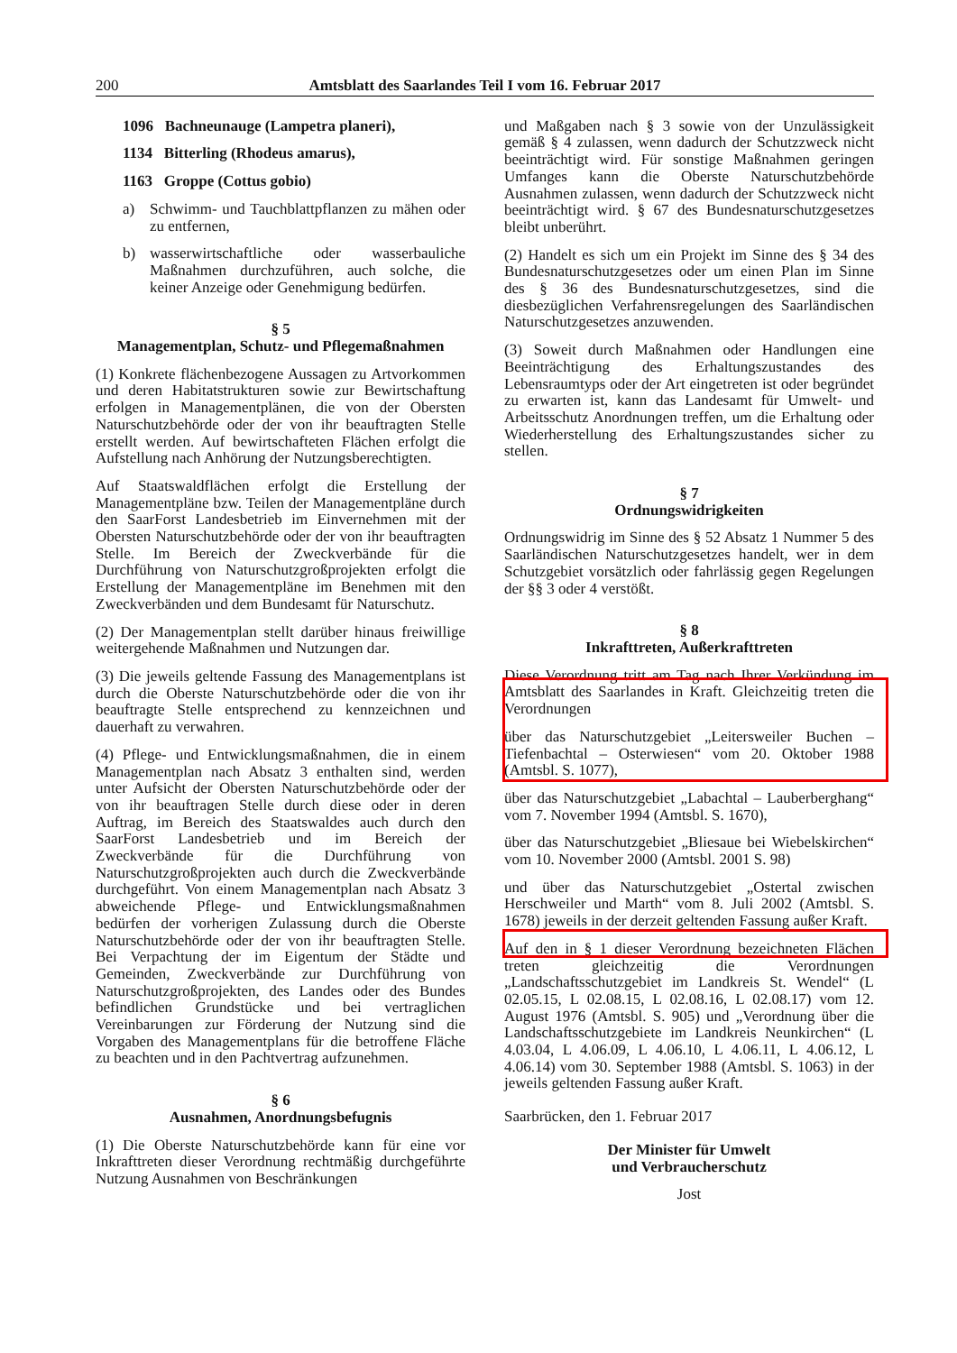200 Amtsblatt des Saarlandes Teil I vom 16. Februar 2017
1096 Bachneunauge (Lampetra planeri),
1134 Bitterling (Rhodeus amarus),
1163 Groppe (Cottus gobio)
a) Schwimm- und Tauchblattpflanzen zu mähen oder zu entfernen,
b) wasserwirtschaftliche oder wasserbauliche Maßnahmen durchzuführen, auch solche, die keiner Anzeige oder Genehmigung bedürfen.
§ 5
Managementplan, Schutz- und Pflegemaßnahmen
(1) Konkrete flächenbezogene Aussagen zu Artvorkommen und deren Habitatstrukturen sowie zur Bewirtschaftung erfolgen in Managementplänen, die von der Obersten Naturschutzbehörde oder der von ihr beauftragten Stelle erstellt werden. Auf bewirtschafteten Flächen erfolgt die Aufstellung nach Anhörung der Nutzungsberechtigten.
Auf Staatswaldflächen erfolgt die Erstellung der Managementpläne bzw. Teilen der Managementpläne durch den SaarForst Landesbetrieb im Einvernehmen mit der Obersten Naturschutzbehörde oder der von ihr beauftragten Stelle. Im Bereich der Zweckverbände für die Durchführung von Naturschutzgroßprojekten erfolgt die Erstellung der Managementpläne im Benehmen mit den Zweckverbänden und dem Bundesamt für Naturschutz.
(2) Der Managementplan stellt darüber hinaus freiwillige weitergehende Maßnahmen und Nutzungen dar.
(3) Die jeweils geltende Fassung des Managementplans ist durch die Oberste Naturschutzbehörde oder die von ihr beauftragte Stelle entsprechend zu kennzeichnen und dauerhaft zu verwahren.
(4) Pflege- und Entwicklungsmaßnahmen, die in einem Managementplan nach Absatz 3 enthalten sind, werden unter Aufsicht der Obersten Naturschutzbehörde oder der von ihr beauftragen Stelle durch diese oder in deren Auftrag, im Bereich des Staatswaldes auch durch den SaarForst Landesbetrieb und im Bereich der Zweckverbände für die Durchführung von Naturschutzgroßprojekten auch durch die Zweckverbände durchgeführt. Von einem Managementplan nach Absatz 3 abweichende Pflege- und Entwicklungsmaßnahmen bedürfen der vorherigen Zulassung durch die Oberste Naturschutzbehörde oder der von ihr beauftragten Stelle. Bei Verpachtung der im Eigentum der Städte und Gemeinden, Zweckverbände zur Durchführung von Naturschutzgroßprojekten, des Landes oder des Bundes befindlichen Grundstücke und bei vertraglichen Vereinbarungen zur Förderung der Nutzung sind die Vorgaben des Managementplans für die betroffene Fläche zu beachten und in den Pachtvertrag aufzunehmen.
§ 6
Ausnahmen, Anordnungsbefugnis
(1) Die Oberste Naturschutzbehörde kann für eine vor Inkrafttreten dieser Verordnung rechtmäßig durchgeführte Nutzung Ausnahmen von Beschränkungen
und Maßgaben nach § 3 sowie von der Unzulässigkeit gemäß § 4 zulassen, wenn dadurch der Schutzzweck nicht beeinträchtigt wird. Für sonstige Maßnahmen geringen Umfanges kann die Oberste Naturschutzbehörde Ausnahmen zulassen, wenn dadurch der Schutzzweck nicht beeinträchtigt wird. § 67 des Bundesnaturschutzgesetzes bleibt unberührt.
(2) Handelt es sich um ein Projekt im Sinne des § 34 des Bundesnaturschutzgesetzes oder um einen Plan im Sinne des § 36 des Bundesnaturschutzgesetzes, sind die diesbezüglichen Verfahrensregelungen des Saarländischen Naturschutzgesetzes anzuwenden.
(3) Soweit durch Maßnahmen oder Handlungen eine Beeinträchtigung des Erhaltungszustandes des Lebensraumtyps oder der Art eingetreten ist oder begründet zu erwarten ist, kann das Landesamt für Umwelt- und Arbeitsschutz Anordnungen treffen, um die Erhaltung oder Wiederherstellung des Erhaltungszustandes sicher zu stellen.
§ 7
Ordnungswidrigkeiten
Ordnungswidrig im Sinne des § 52 Absatz 1 Nummer 5 des Saarländischen Naturschutzgesetzes handelt, wer in dem Schutzgebiet vorsätzlich oder fahrlässig gegen Regelungen der §§ 3 oder 4 verstößt.
§ 8
Inkrafttreten, Außerkrafttreten
Diese Verordnung tritt am Tag nach Ihrer Verkündung im Amtsblatt des Saarlandes in Kraft. Gleichzeitig treten die Verordnungen
über das Naturschutzgebiet „Leitersweiler Buchen – Tiefenbachtal – Osterwiesen“ vom 20. Oktober 1988 (Amtsbl. S. 1077),
über das Naturschutzgebiet „Labachtal – Lauberberghang“ vom 7. November 1994 (Amtsbl. S. 1670),
über das Naturschutzgebiet „Bliesaue bei Wiebelskirchen“ vom 10. November 2000 (Amtsbl. 2001 S. 98)
und über das Naturschutzgebiet „Ostertal zwischen Herschweiler und Marth“ vom 8. Juli 2002 (Amtsbl. S. 1678) jeweils in der derzeit geltenden Fassung außer Kraft.
Auf den in § 1 dieser Verordnung bezeichneten Flächen treten gleichzeitig die Verordnungen „Landschaftsschutzgebiet im Landkreis St. Wendel“ (L 02.05.15, L 02.08.15, L 02.08.16, L 02.08.17) vom 12. August 1976 (Amtsbl. S. 905) und „Verordnung über die Landschaftsschutzgebiete im Landkreis Neunkirchen“ (L 4.03.04, L 4.06.09, L 4.06.10, L 4.06.11, L 4.06.12, L 4.06.14) vom 30. September 1988 (Amtsbl. S. 1063) in der jeweils geltenden Fassung außer Kraft.
Saarbrücken, den 1. Februar 2017
Der Minister für Umwelt
und Verbraucherschutz
Jost